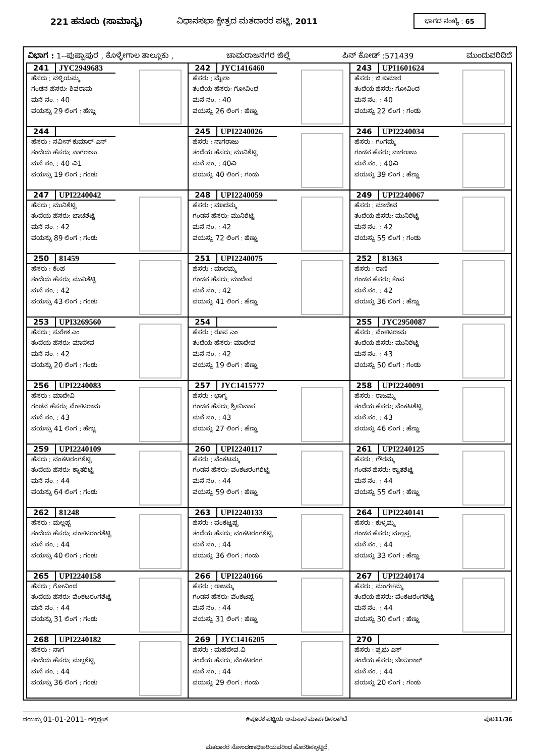221 ಹನೂರು (ಸಾಮಾನ್ಯ) ವಿಧಾನಸಭಾ ಕ್ಷೇತ್ರದ ಮತದಾರರ ಪಟ್ಟಿ, 2011
ಭಾಗದ ಸಂಖ್ಯೆ : 65
ವಿಭಾಗ : 1--ಪುಷ್ಪಾಪುರ , ಕೊಳ್ಳೇಗಾಲ ತಾಲ್ಲೂಕು , ಚಾಮರಾಜನಗರ ಜಿಲ್ಲೆ ಪಿನ್ ಕೋಡ್ :571439 ಮುಂದುವರಿದಿದೆ
| 241 JYC2949683 ಹೆಸರು : ವಳ್ಳಿಯಮ್ಮ ಗಂಡನ ಹೆಸರು: ಶಿವರಾಮ ಮನೆ ನಂ. : 40 ವಯಸ್ಸು 29 ಲಿಂಗ : ಹೆಣ್ಣು | 242 JYC1416460 ಹೆಸರು : ಮೈಲಾ ತಂದೆಯ ಹೆಸರು: ಗೋವಿಂದ ಮನೆ ನಂ. : 40 ವಯಸ್ಸು 26 ಲಿಂಗ : ಹೆಣ್ಣು | 243 UPI1601624 ಹೆಸರು : ಜಿ ಕುಮಾರ ತಂದೆಯ ಹೆಸರು: ಗೋವಿಂದ ಮನೆ ನಂ. : 40 ವಯಸ್ಸು 22 ಲಿಂಗ : ಗಂಡು |
| 244 ಹೆಸರು : ನವೀನ್ ಕುಮಾರ್ ಎನ್ ತಂದೆಯ ಹೆಸರು: ನಾಗರಾಜು ಮನೆ ನಂ. : 40 ಎ1 ವಯಸ್ಸು 19 ಲಿಂಗ : ಗಂಡು | 245 UPI2240026 ಹೆಸರು : ನಾಗರಾಜು ತಂದೆಯ ಹೆಸರು: ಮುನಿಶೆಟ್ಟಿ ಮನೆ ನಂ. : 40ಎ ವಯಸ್ಸು 40 ಲಿಂಗ : ಗಂಡು | 246 UPI2240034 ಹೆಸರು : ಗಂಗಮ್ಮ ಗಂಡನ ಹೆಸರು: ನಾಗರಾಜು ಮನೆ ನಂ. : 40ಎ ವಯಸ್ಸು 39 ಲಿಂಗ : ಹೆಣ್ಣು |
| 247 UPI2240042 ಹೆಸರು : ಮುನಿಶೆಟ್ಟಿ ತಂದೆಯ ಹೆಸರು: ಬಾಚಶೆಟ್ಟಿ ಮನೆ ನಂ. : 42 ವಯಸ್ಸು 89 ಲಿಂಗ : ಗಂಡು | 248 UPI2240059 ಹೆಸರು : ಮಾದಮ್ಮ ಗಂಡನ ಹೆಸರು: ಮುನಿಶೆಟ್ಟಿ ಮನೆ ನಂ. : 42 ವಯಸ್ಸು 72 ಲಿಂಗ : ಹೆಣ್ಣು | 249 UPI2240067 ಹೆಸರು : ಮಾದೇವ ತಂದೆಯ ಹೆಸರು: ಮುನಿಶೆಟ್ಟಿ ಮನೆ ನಂ. : 42 ವಯಸ್ಸು 55 ಲಿಂಗ : ಗಂಡು |
| 250 81459 ಹೆಸರು : ಕೆಂಪ ತಂದೆಯ ಹೆಸರು: ಮುನಿಶೆಟ್ಟಿ ಮನೆ ನಂ. : 42 ವಯಸ್ಸು 43 ಲಿಂಗ : ಗಂಡು | 251 UPI2240075 ಹೆಸರು : ಮಾರಮ್ಮ ಗಂಡನ ಹೆಸರು: ಮಾದೇವ ಮನೆ ನಂ. : 42 ವಯಸ್ಸು 41 ಲಿಂಗ : ಹೆಣ್ಣು | 252 81363 ಹೆಸರು : ರಾಣಿ ಗಂಡನ ಹೆಸರು: ಕೆಂಪ ಮನೆ ನಂ. : 42 ವಯಸ್ಸು 36 ಲಿಂಗ : ಹೆಣ್ಣು |
| 253 UPI3269560 ಹೆಸರು : ಸುರೇಶ ಎಂ ತಂದೆಯ ಹೆಸರು: ಮಾದೇವ ಮನೆ ನಂ. : 42 ವಯಸ್ಸು 20 ಲಿಂಗ : ಗಂಡು | 254 ಹೆಸರು : ರೂಪ ಎಂ ತಂದೆಯ ಹೆಸರು: ಮಾದೇವ ಮನೆ ನಂ. : 42 ವಯಸ್ಸು 19 ಲಿಂಗ : ಹೆಣ್ಣು | 255 JYC2950087 ಹೆಸರು : ವೆಂಕಟರಾಮ ತಂದೆಯ ಹೆಸರು: ಮುನಿಶೆಟ್ಟಿ ಮನೆ ನಂ. : 43 ವಯಸ್ಸು 50 ಲಿಂಗ : ಗಂಡು |
| 256 UPI2240083 ಹೆಸರು : ಮಾದೇವಿ ಗಂಡನ ಹೆಸರು: ವೆಂಕಟರಾಮ ಮನೆ ನಂ. : 43 ವಯಸ್ಸು 41 ಲಿಂಗ : ಹೆಣ್ಣು | 257 JYC1415777 ಹೆಸರು : ಭಾಗ್ಯ ಗಂಡನ ಹೆಸರು: ಶ್ರೀನಿವಾಸ ಮನೆ ನಂ. : 43 ವಯಸ್ಸು 27 ಲಿಂಗ : ಹೆಣ್ಣು | 258 UPI2240091 ಹೆಸರು : ರಾಜಮ್ಮ ತಂದೆಯ ಹೆಸರು: ವೆಂಕಟಶೆಟ್ಟಿ ಮನೆ ನಂ. : 43 ವಯಸ್ಸು 46 ಲಿಂಗ : ಹೆಣ್ಣು |
| 259 UPI2240109 ಹೆಸರು : ವಂಕಟರಂಗಶೆಟ್ಟಿ ತಂದೆಯ ಹೆಸರು: ಕ್ಯಾತಶೆಟ್ಟಿ ಮನೆ ನಂ. : 44 ವಯಸ್ಸು 64 ಲಿಂಗ : ಗಂಡು | 260 UPI2240117 ಹೆಸರು : ವೆಂಕಟಮ್ಮ ಗಂಡನ ಹೆಸರು: ವಂಕಟರಂಗಶೆಟ್ಟಿ ಮನೆ ನಂ. : 44 ವಯಸ್ಸು 59 ಲಿಂಗ : ಹೆಣ್ಣು | 261 UPI2240125 ಹೆಸರು : ಗೌರಮ್ಮ ಗಂಡನ ಹೆಸರು: ಕ್ಯಾತಶೆಟ್ಟಿ ಮನೆ ನಂ. : 44 ವಯಸ್ಸು 55 ಲಿಂಗ : ಹೆಣ್ಣು |
| 262 81248 ಹೆಸರು : ಮಲ್ಲಪ್ಪ ತಂದೆಯ ಹೆಸರು: ವಂಕಟರಂಗಶೆಟ್ಟಿ ಮನೆ ನಂ. : 44 ವಯಸ್ಸು 40 ಲಿಂಗ : ಗಂಡು | 263 UPI2240133 ಹೆಸರು : ವಂಕಟ್ಟಪ್ಪ ತಂದೆಯ ಹೆಸರು: ವಂಕಟರಂಗಶೆಟ್ಟಿ ಮನೆ ನಂ. : 44 ವಯಸ್ಸು 36 ಲಿಂಗ : ಗಂಡು | 264 UPI2240141 ಹೆಸರು : ಕುಳ್ಳಮ್ಮ ಗಂಡನ ಹೆಸರು: ಮಲ್ಲಪ್ಪ ಮನೆ ನಂ. : 44 ವಯಸ್ಸು 33 ಲಿಂಗ : ಹೆಣ್ಣು |
| 265 UPI2240158 ಹೆಸರು : ಗೋವಿಂದ ತಂದೆಯ ಹೆಸರು: ವೆಂಕಟರಂಗಶೆಟ್ಟಿ ಮನೆ ನಂ. : 44 ವಯಸ್ಸು 31 ಲಿಂಗ : ಗಂಡು | 266 UPI2240166 ಹೆಸರು : ರಾಜಮ್ಮ ಗಂಡನ ಹೆಸರು: ವೆಂಕಟಪ್ಪ ಮನೆ ನಂ. : 44 ವಯಸ್ಸು 31 ಲಿಂಗ : ಹೆಣ್ಣು | 267 UPI2240174 ಹೆಸರು : ಮಂಗಳಮ್ಮ ತಂದೆಯ ಹೆಸರು: ವೆಂಕಟರಂಗಶೆಟ್ಟಿ ಮನೆ ನಂ. : 44 ವಯಸ್ಸು 30 ಲಿಂಗ : ಹೆಣ್ಣು |
| 268 UPI2240182 ಹೆಸರು : ನಾಗ ತಂದೆಯ ಹೆಸರು: ಮಲ್ಲಶೆಟ್ಟಿ ಮನೆ ನಂ. : 44 ವಯಸ್ಸು 36 ಲಿಂಗ : ಗಂಡು | 269 JYC1416205 ಹೆಸರು : ಮಹದೇವ.ವಿ ತಂದೆಯ ಹೆಸರು: ವೆಂಕಟರಂಗ ಮನೆ ನಂ. : 44 ವಯಸ್ಸು 29 ಲಿಂಗ : ಗಂಡು | 270 ಹೆಸರು : ಪ್ರಭು ಎಸ್ ತಂದೆಯ ಹೆಸರು: ಜೇಸುರಾಜ್ ಮನೆ ನಂ. : 44 ವಯಸ್ಸು 20 ಲಿಂಗ : ಗಂಡು |
ವಯಸ್ಸು 01-01-2011- ರಲ್ಲಿದ್ದಂತೆ #ಪೂರಕ ಪಟ್ಟಿಯ ಅನುಸಾರ ಮಾರ್ಪಡಿಸಲಾಗಿದೆ ಪುಟ11/36
ಮತದಾರರ ನೋಂದಣಾಧಿಕಾರಿಯವರಿಂದ ಹೊರಡಿಸಲ್ಪಟ್ಟಿದೆ.